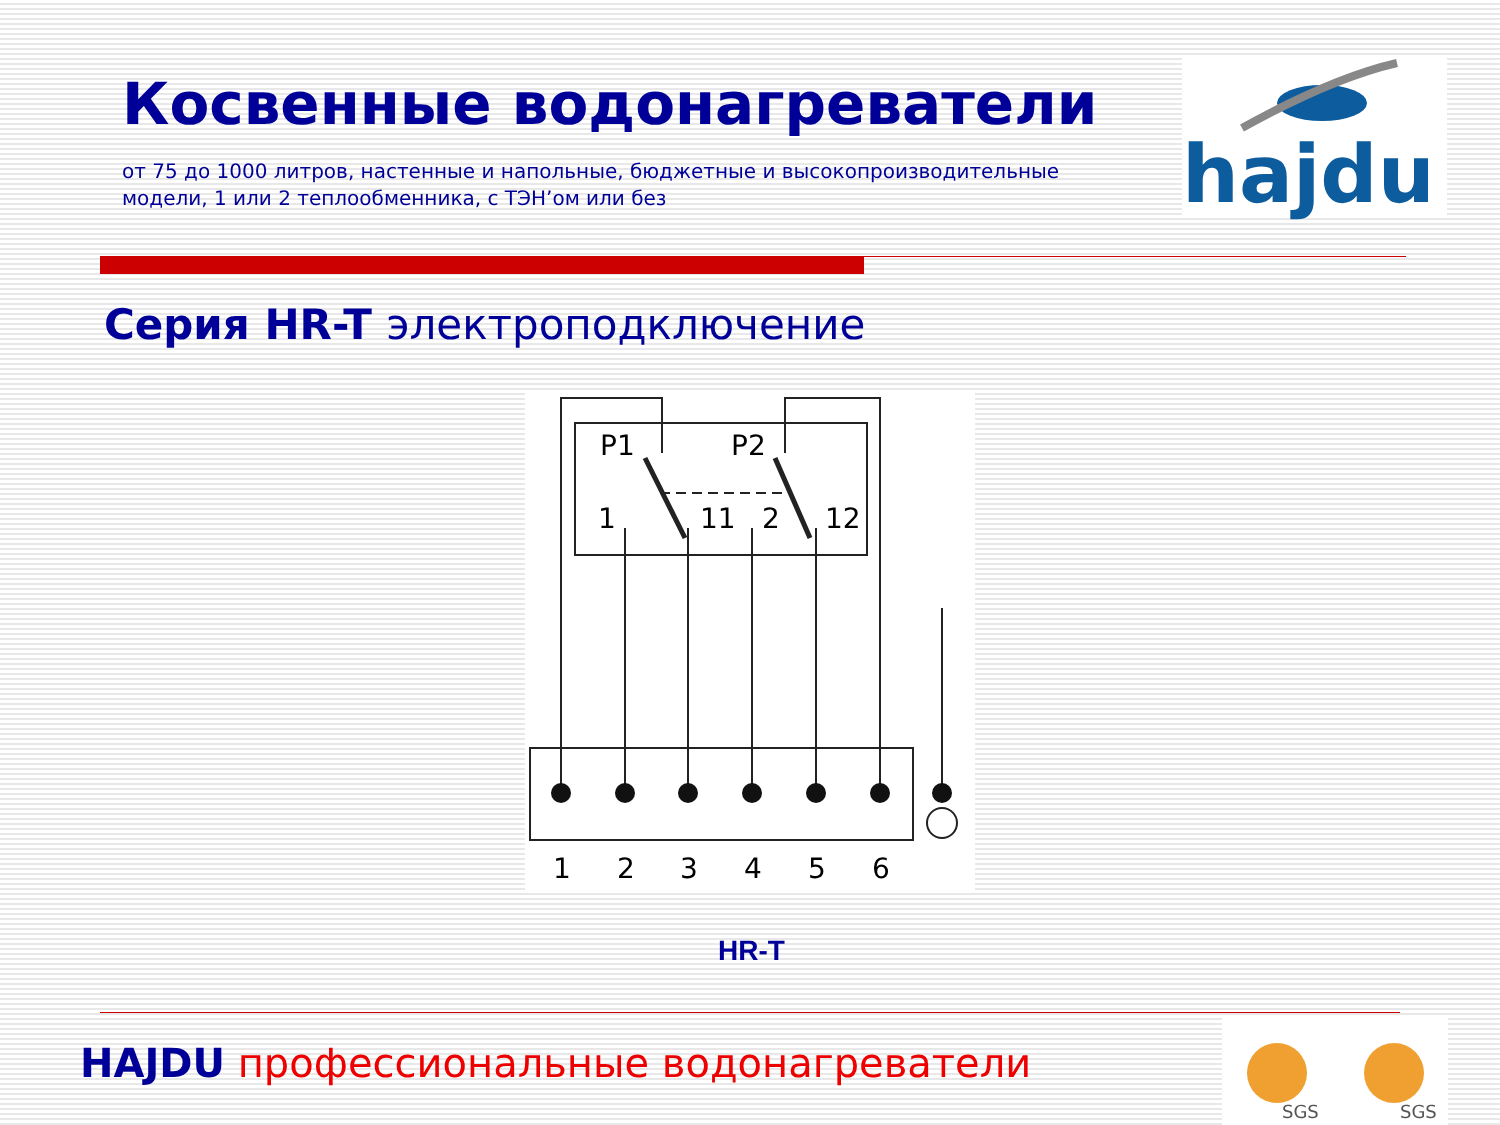Косвенные водонагреватели
от 75 до 1000 литров, настенные и напольные, бюджетные и высокопроизводительные модели, 1 или 2 теплообменника, с ТЭН’ом или без
hajdu
Серия HR-T электроподключение
P1
P2
1
11
2
12
1
2
3
4
5
6
HR-T
HAJDU профессиональные водонагреватели
SGS
SGS